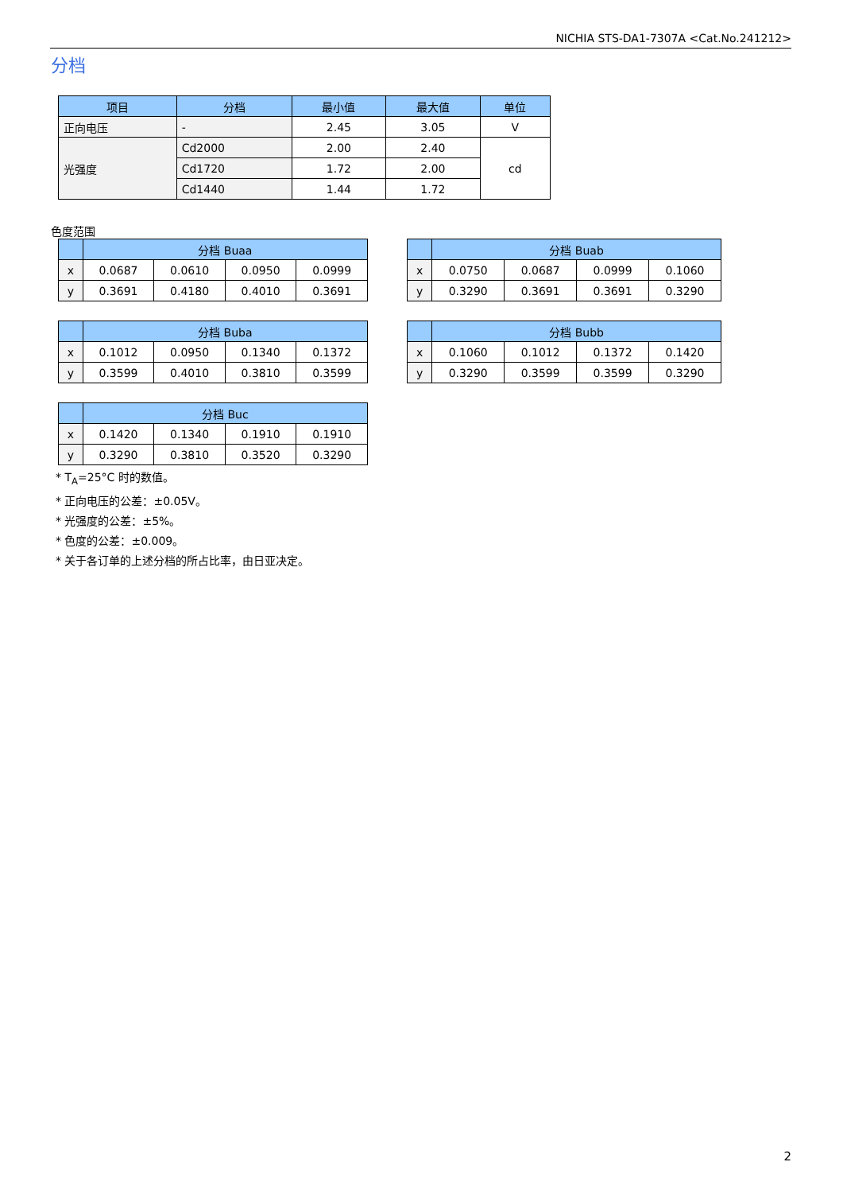NICHIA STS-DA1-7307A <Cat.No.241212>
分档
| 项目 | 分档 | 最小值 | 最大值 | 单位 |
| --- | --- | --- | --- | --- |
| 正向电压 | - | 2.45 | 3.05 | V |
| 光强度 | Cd2000 | 2.00 | 2.40 | cd |
| | Cd1720 | 1.72 | 2.00 | |
| | Cd1440 | 1.44 | 1.72 | |
色度范围
| | 分档 Buaa | | | |
| --- | --- | --- | --- | --- |
| x | 0.0687 | 0.0610 | 0.0950 | 0.0999 |
| y | 0.3691 | 0.4180 | 0.4010 | 0.3691 |
| | 分档 Buab | | | |
| --- | --- | --- | --- | --- |
| x | 0.0750 | 0.0687 | 0.0999 | 0.1060 |
| y | 0.3290 | 0.3691 | 0.3691 | 0.3290 |
| | 分档 Buba | | | |
| --- | --- | --- | --- | --- |
| x | 0.1012 | 0.0950 | 0.1340 | 0.1372 |
| y | 0.3599 | 0.4010 | 0.3810 | 0.3599 |
| | 分档 Bubb | | | |
| --- | --- | --- | --- | --- |
| x | 0.1060 | 0.1012 | 0.1372 | 0.1420 |
| y | 0.3290 | 0.3599 | 0.3599 | 0.3290 |
| | 分档 Buc | | | |
| --- | --- | --- | --- | --- |
| x | 0.1420 | 0.1340 | 0.1910 | 0.1910 |
| y | 0.3290 | 0.3810 | 0.3520 | 0.3290 |
* T<sub>A</sub>=25°C 时的数值。
* 正向电压的公差：±0.05V。
* 光强度的公差：±5%。
* 色度的公差：±0.009。
* 关于各订单的上述分档的所占比率，由日亚决定。
2